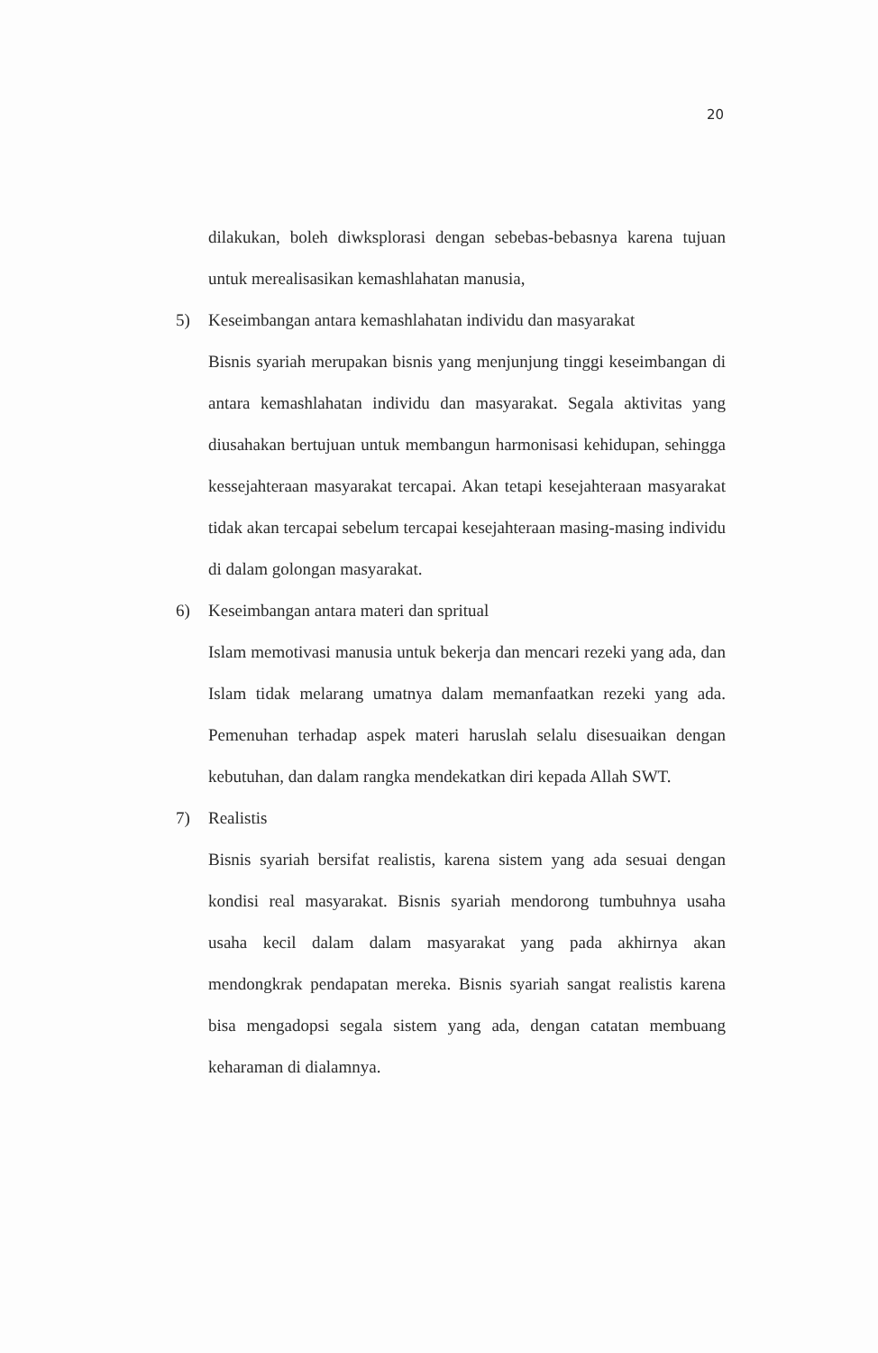20
dilakukan, boleh diwksplorasi dengan sebebas-bebasnya karena tujuan untuk merealisasikan kemashlahatan manusia,
5) Keseimbangan antara kemashlahatan individu dan masyarakat
Bisnis syariah merupakan bisnis yang menjunjung tinggi keseimbangan di antara kemashlahatan individu dan masyarakat. Segala aktivitas yang diusahakan bertujuan untuk membangun harmonisasi kehidupan, sehingga kessejahteraan masyarakat tercapai. Akan tetapi kesejahteraan masyarakat tidak akan tercapai sebelum tercapai kesejahteraan masing-masing individu di dalam golongan masyarakat.
6) Keseimbangan antara materi dan spritual
Islam memotivasi manusia untuk bekerja dan mencari rezeki yang ada, dan Islam tidak melarang umatnya dalam memanfaatkan rezeki yang ada. Pemenuhan terhadap aspek materi haruslah selalu disesuaikan dengan kebutuhan, dan dalam rangka mendekatkan diri kepada Allah SWT.
7) Realistis
Bisnis syariah bersifat realistis, karena sistem yang ada sesuai dengan kondisi real masyarakat. Bisnis syariah mendorong tumbuhnya usaha usaha kecil dalam dalam masyarakat yang pada akhirnya akan mendongkrak pendapatan mereka. Bisnis syariah sangat realistis karena bisa mengadopsi segala sistem yang ada, dengan catatan membuang keharaman di dialamnya.